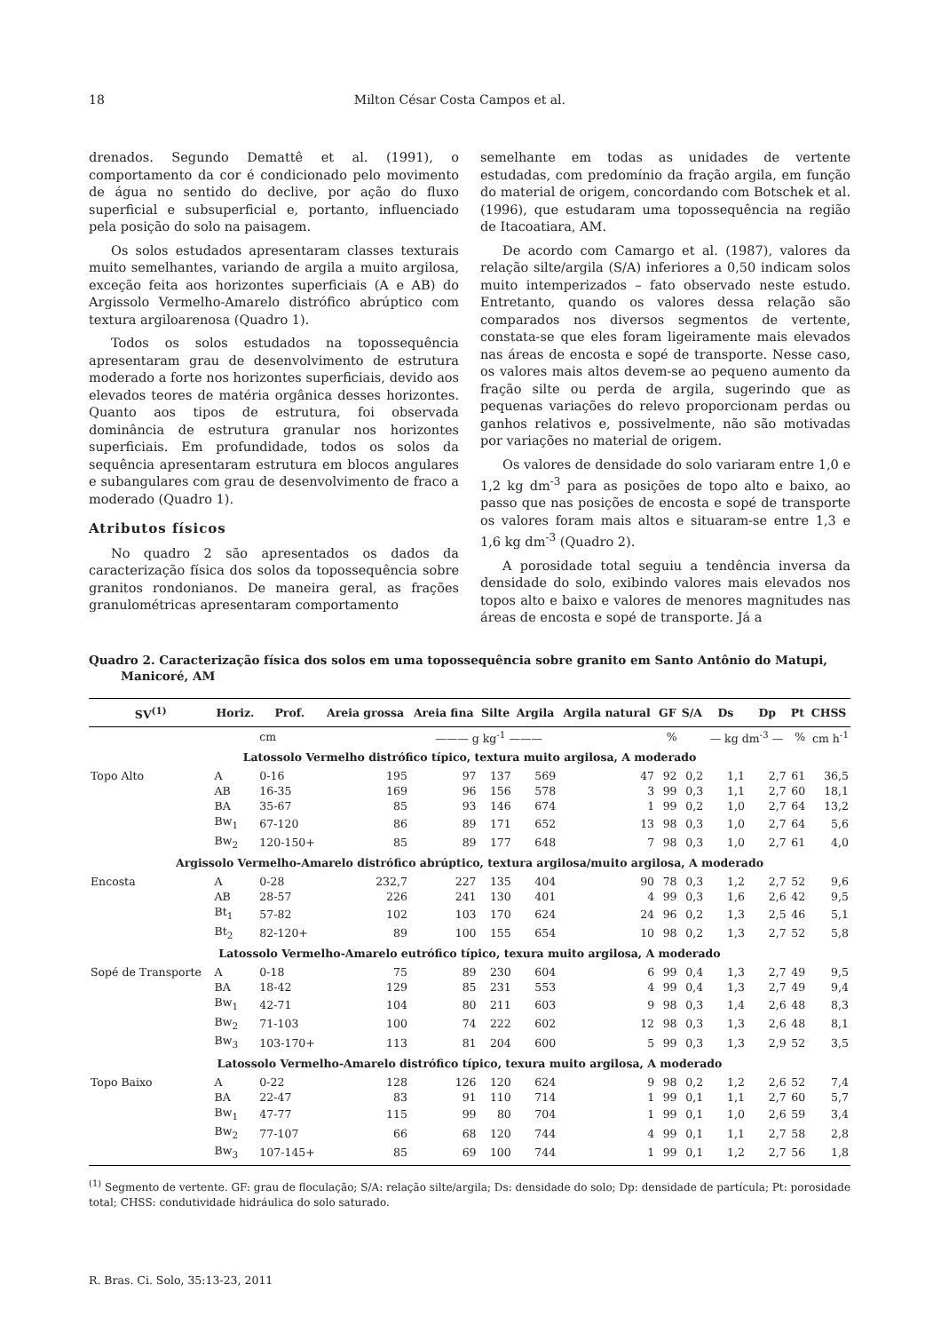18 Milton César Costa Campos et al.
drenados. Segundo Demattê et al. (1991), o comportamento da cor é condicionado pelo movimento de água no sentido do declive, por ação do fluxo superficial e subsuperficial e, portanto, influenciado pela posição do solo na paisagem.
Os solos estudados apresentaram classes texturais muito semelhantes, variando de argila a muito argilosa, exceção feita aos horizontes superficiais (A e AB) do Argissolo Vermelho-Amarelo distrófico abrúptico com textura argiloarenosa (Quadro 1).
Todos os solos estudados na topossequência apresentaram grau de desenvolvimento de estrutura moderado a forte nos horizontes superficiais, devido aos elevados teores de matéria orgânica desses horizontes. Quanto aos tipos de estrutura, foi observada dominância de estrutura granular nos horizontes superficiais. Em profundidade, todos os solos da sequência apresentaram estrutura em blocos angulares e subangulares com grau de desenvolvimento de fraco a moderado (Quadro 1).
Atributos físicos
No quadro 2 são apresentados os dados da caracterização física dos solos da topossequência sobre granitos rondonianos. De maneira geral, as frações granulométricas apresentaram comportamento
semelhante em todas as unidades de vertente estudadas, com predomínio da fração argila, em função do material de origem, concordando com Botschek et al. (1996), que estudaram uma topossequência na região de Itacoatiara, AM.
De acordo com Camargo et al. (1987), valores da relação silte/argila (S/A) inferiores a 0,50 indicam solos muito intemperizados – fato observado neste estudo. Entretanto, quando os valores dessa relação são comparados nos diversos segmentos de vertente, constata-se que eles foram ligeiramente mais elevados nas áreas de encosta e sopé de transporte. Nesse caso, os valores mais altos devem-se ao pequeno aumento da fração silte ou perda de argila, sugerindo que as pequenas variações do relevo proporcionam perdas ou ganhos relativos e, possivelmente, não são motivadas por variações no material de origem.
Os valores de densidade do solo variaram entre 1,0 e 1,2 kg dm<sup>-3</sup> para as posições de topo alto e baixo, ao passo que nas posições de encosta e sopé de transporte os valores foram mais altos e situaram-se entre 1,3 e 1,6 kg dm<sup>-3</sup> (Quadro 2).
A porosidade total seguiu a tendência inversa da densidade do solo, exibindo valores mais elevados nos topos alto e baixo e valores de menores magnitudes nas áreas de encosta e sopé de transporte. Já a
Quadro 2. Caracterização física dos solos em uma topossequência sobre granito em Santo Antônio do Matupi, Manicoré, AM
| SV<sup>(1)</sup> | Horiz. | Prof. | Areia grossa | Areia fina | Silte | Argila | Argila natural | GF | S/A | Ds | Dp | Pt | CHSS |
| --- | --- | --- | --- | --- | --- | --- | --- | --- | --- | --- | --- | --- | --- |
| | | cm | ——— g kg<sup>-1</sup> ——— | | | | | % | | — kg dm<sup>-3</sup> — | | % | cm h<sup>-1</sup> |
| Latossolo Vermelho distrófico típico, textura muito argilosa, A moderado | | | | | | | | | | | | | |
| Topo Alto | A | 0-16 | 195 | 97 | 137 | 569 | 47 | 92 | 0,2 | 1,1 | 2,7 | 61 | 36,5 |
| | AB | 16-35 | 169 | 96 | 156 | 578 | 3 | 99 | 0,3 | 1,1 | 2,7 | 60 | 18,1 |
| | BA | 35-67 | 85 | 93 | 146 | 674 | 1 | 99 | 0,2 | 1,0 | 2,7 | 64 | 13,2 |
| | Bw<sub>1</sub> | 67-120 | 86 | 89 | 171 | 652 | 13 | 98 | 0,3 | 1,0 | 2,7 | 64 | 5,6 |
| | Bw<sub>2</sub> | 120-150+ | 85 | 89 | 177 | 648 | 7 | 98 | 0,3 | 1,0 | 2,7 | 61 | 4,0 |
| Argissolo Vermelho-Amarelo distrófico abrúptico, textura argilosa/muito argilosa, A moderado | | | | | | | | | | | | | |
| Encosta | A | 0-28 | 232,7 | 227 | 135 | 404 | 90 | 78 | 0,3 | 1,2 | 2,7 | 52 | 9,6 |
| | AB | 28-57 | 226 | 241 | 130 | 401 | 4 | 99 | 0,3 | 1,6 | 2,6 | 42 | 9,5 |
| | Bt<sub>1</sub> | 57-82 | 102 | 103 | 170 | 624 | 24 | 96 | 0,2 | 1,3 | 2,5 | 46 | 5,1 |
| | Bt<sub>2</sub> | 82-120+ | 89 | 100 | 155 | 654 | 10 | 98 | 0,2 | 1,3 | 2,7 | 52 | 5,8 |
| Latossolo Vermelho-Amarelo eutrófico típico, texura muito argilosa, A moderado | | | | | | | | | | | | | |
| Sopé de Transporte | A | 0-18 | 75 | 89 | 230 | 604 | 6 | 99 | 0,4 | 1,3 | 2,7 | 49 | 9,5 |
| | BA | 18-42 | 129 | 85 | 231 | 553 | 4 | 99 | 0,4 | 1,3 | 2,7 | 49 | 9,4 |
| | Bw<sub>1</sub> | 42-71 | 104 | 80 | 211 | 603 | 9 | 98 | 0,3 | 1,4 | 2,6 | 48 | 8,3 |
| | Bw<sub>2</sub> | 71-103 | 100 | 74 | 222 | 602 | 12 | 98 | 0,3 | 1,3 | 2,6 | 48 | 8,1 |
| | Bw<sub>3</sub> | 103-170+ | 113 | 81 | 204 | 600 | 5 | 99 | 0,3 | 1,3 | 2,9 | 52 | 3,5 |
| Latossolo Vermelho-Amarelo distrófico típico, texura muito argilosa, A moderado | | | | | | | | | | | | | |
| Topo Baixo | A | 0-22 | 128 | 126 | 120 | 624 | 9 | 98 | 0,2 | 1,2 | 2,6 | 52 | 7,4 |
| | BA | 22-47 | 83 | 91 | 110 | 714 | 1 | 99 | 0,1 | 1,1 | 2,7 | 60 | 5,7 |
| | Bw<sub>1</sub> | 47-77 | 115 | 99 | 80 | 704 | 1 | 99 | 0,1 | 1,0 | 2,6 | 59 | 3,4 |
| | Bw<sub>2</sub> | 77-107 | 66 | 68 | 120 | 744 | 4 | 99 | 0,1 | 1,1 | 2,7 | 58 | 2,8 |
| | Bw<sub>3</sub> | 107-145+ | 85 | 69 | 100 | 744 | 1 | 99 | 0,1 | 1,2 | 2,7 | 56 | 1,8 |
<sup>(1)</sup> Segmento de vertente. GF: grau de floculação; S/A: relação silte/argila; Ds: densidade do solo; Dp: densidade de partícula; Pt: porosidade total; CHSS: condutividade hidráulica do solo saturado.
R. Bras. Ci. Solo, 35:13-23, 2011